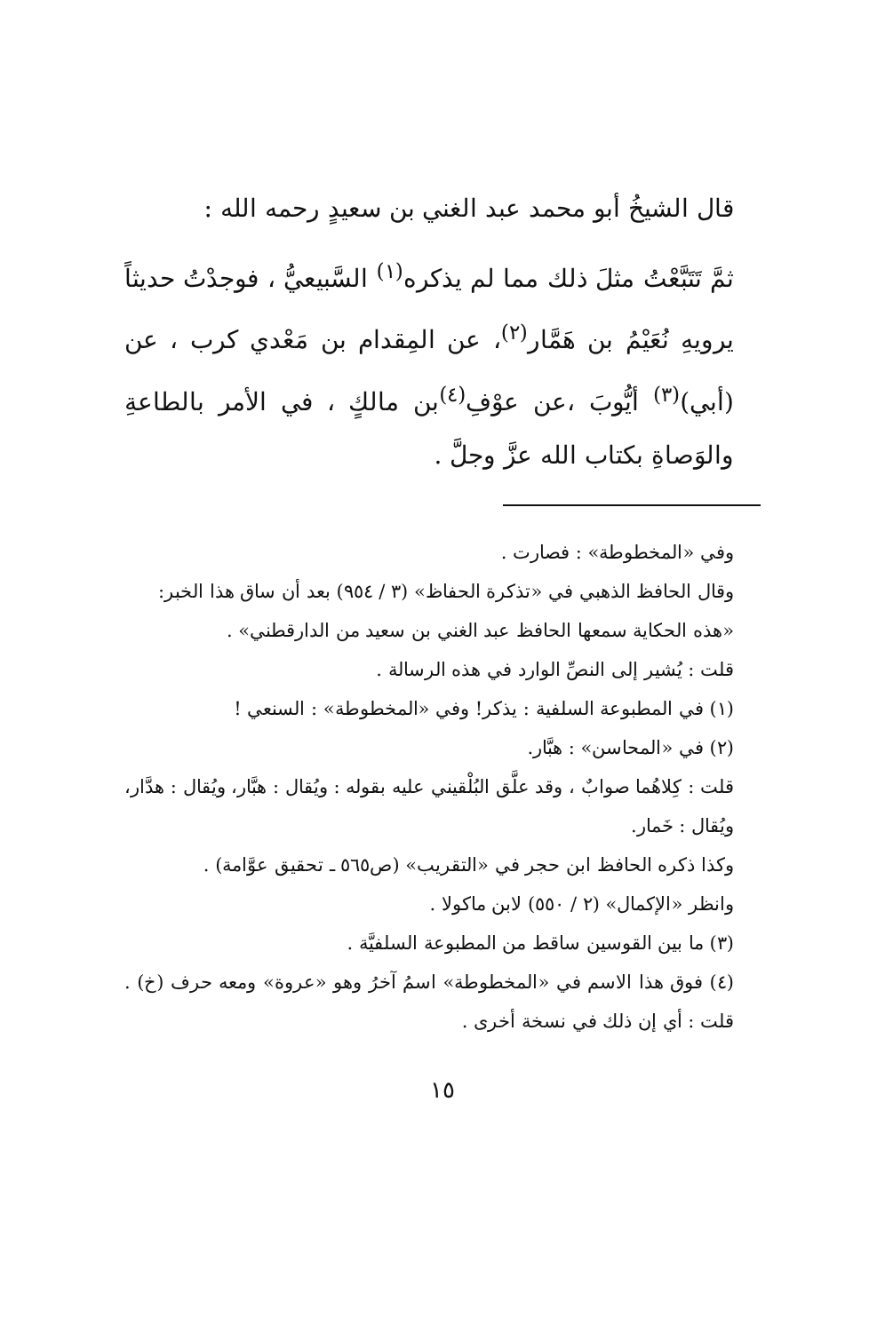قال الشيخُ أبو محمد عبد الغني بن سعيدٍ رحمه الله :
ثمَّ تَتَبَّعْتُ مثلَ ذلك مما لم يذكره<sup>(١)</sup> السَّبيعيُّ ، فوجدْتُ حديثاً يرويهِ نُعَيْمُ بن هَمَّار<sup>(٢)</sup>، عن المِقدام بن مَعْدي كرب ، عن (أبي)<sup>(٣)</sup> أيُّوبَ ،عن عوْفِ<sup>(٤)</sup>بن مالكٍ ، في الأمر بالطاعةِ والوَصاةِ بكتاب الله عزَّ وجلَّ .
وفي «المخطوطة» : فصارت .
وقال الحافظ الذهبي في «تذكرة الحفاظ» (٣ / ٩٥٤) بعد أن ساق هذا الخبر:
«هذه الحكاية سمعها الحافظ عبد الغني بن سعيد من الدارقطني» .
قلت : يُشير إلى النصِّ الوارد في هذه الرسالة .
(١) في المطبوعة السلفية : يذكر! وفي «المخطوطة» : السنعي !
(٢) في «المحاسن» : هبَّار.
قلت : كِلاهُما صوابٌ ، وقد علَّق البُلْقيني عليه بقوله : ويُقال : هبَّار، ويُقال : هدَّار، ويُقال : خَمار.
وكذا ذكره الحافظ ابن حجر في «التقريب» (ص٥٦٥ ـ تحقيق عوَّامة) .
وانظر «الإكمال» (٢ / ٥٥٠) لابن ماكولا .
(٣) ما بين القوسين ساقط من المطبوعة السلفيَّة .
(٤) فوق هذا الاسم في «المخطوطة» اسمُ آخرُ وهو «عروة» ومعه حرف (خ) . قلت : أي إن ذلك في نسخة أخرى .
١٥